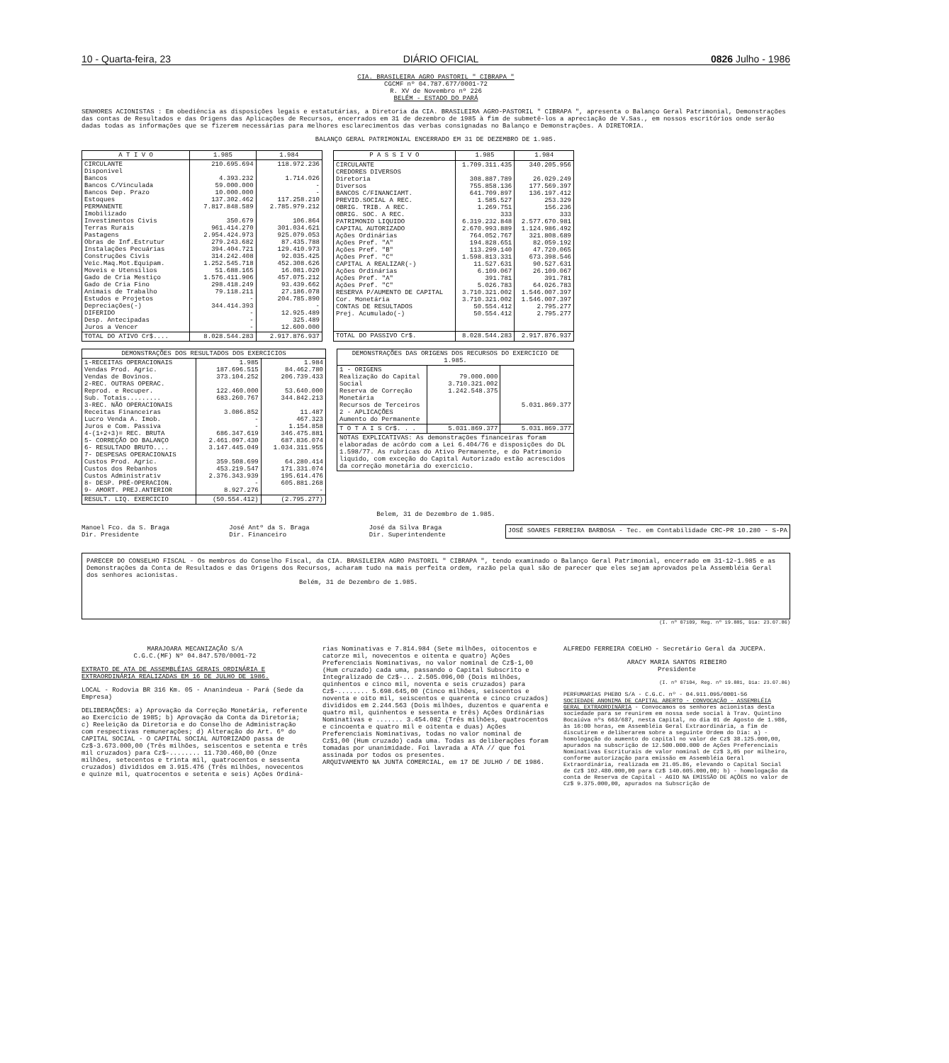10 - Quarta-feira, 23 DIÁRIO OFICIAL 0826 Julho - 1986
CIA. BRASILEIRA AGRO PASTORIL " CIBRAPA "
CGCMF nº 04.787.677/0001-72
R. XV de Novembro nº 226
BELÉM - ESTADO DO PARÁ
SENHORES ACIONISTAS : Em obediência as disposições legais e estatutárias, a Diretoria da CIA. BRASILEIRA AGRO-PASTORIL " CIBRAPA ", apresenta o Balanço Geral Patrimonial, Demonstrações das contas de Resultados e das Origens das Aplicações de Recursos, encerrados em 31 de dezembro de 1985 à fim de submetê-los a apreciação de V.Sas., em nossos escritórios onde serão dadas todas as informações que se fizerem necessárias para melhores esclarecimentos das verbas consignadas no Balanço e Demonstrações. A DIRETORIA.
BALANÇO GERAL PATRIMONIAL ENCERRADO EM 31 DE DEZEMBRO DE 1.985.
| A T I V O | 1.985 | 1.984 |
| --- | --- | --- |
| CIRCULANTE Disponivel Bancos Bancos C/Vinculada Bancos Dep. Prazo Estoques PERMANENTE Imobilizado Investimentos Civis Terras Rurais Pastagens Obras de Inf.Estrutur Instalações Pecuárias Construções Civis Veic.Maq.Mot.Equipam. Moveis e Utensilios Gado de Cria Mestiço Gado de Cria Fino Animais de Trabalho Estudos e Projetos Depreciações(-) DIFERIDO Desp. Antecipadas Juros a Vencer | 210.695.694 4.393.232 59.000.000 10.000.000 137.302.462 7.817.848.589 350.679 961.414.270 2.954.424.973 279.243.682 394.404.721 314.242.408 1.252.545.718 51.688.165 1.576.411.906 298.418.249 79.118.211 - 344.414.393 - - - | 118.972.236 1.714.026 - - 117.258.210 2.785.979.212 106.864 301.034.621 925.079.053 87.435.788 129.410.973 92.035.425 452.308.626 16.081.020 457.075.212 93.439.662 27.186.078 204.785.890 - 12.925.489 325.489 12.600.000 |
| TOTAL DO ATIVO Cr$.... | 8.028.544.283 | 2.917.876.937 |
| P A S S I V O | 1.985 | 1.984 |
| --- | --- | --- |
| CIRCULANTE CREDORES DIVERSOS Diretoria Diversos BANCOS C/FINANCIAMT. PREVID.SOCIAL A REC. OBRIG. TRIB. A REC. OBRIG. SOC. A REC. PATRIMONIO LIQUIDO CAPITAL AUTORIZADO Ações Ordinárias Ações Pref. "A" Ações Pref. "B" Ações Pref. "C" CAPITAL A REALIZAR(-) Ações Ordinárias Ações Pref. "A" Ações Pref. "C" RESERVA P/AUMENTO DE CAPITAL Cor. Monetária CONTAS DE RESULTADOS Prej. Acumulado(-) | 1.709.311.435 308.887.789 755.858.136 641.709.897 1.585.527 1.269.751 333 6.319.232.848 2.670.993.889 764.052.767 194.828.651 113.299.140 1.598.813.331 11.527.631 6.109.067 391.781 5.026.783 3.710.321.002 3.710.321.002 50.554.412 50.554.412 | 340.205.956 26.029.249 177.569.397 136.197.412 253.329 156.236 333 2.577.670.981 1.124.986.492 321.808.689 82.059.192 47.720.065 673.398.546 90.527.631 26.109.067 391.781 64.026.783 1.546.007.397 1.546.007.397 2.795.277 2.795.277 |
| TOTAL DO PASSIVO Cr$. | 8.028.544.283 | 2.917.876.937 |
| DEMONSTRAÇÕES DOS RESULTADOS DOS EXERCICIOS | | |
| --- | --- | --- |
| 1-RECEITAS OPERACIONAIS Vendas Prod. Agric. Vendas de Bovinos. 2-REC. OUTRAS OPERAC. Reprod. e Recuper. Sub. Totais......... 3-REC. NÃO OPERACIONAIS Receitas Financeiras Lucro Venda A. Imob. Juros e Com. Passiva 4-(1+2+3)= REC. BRUTA 5- CORREÇÃO DO BALANÇO 6- RESULTADO BRUTO.... 7- DESPESAS OPERACIONAIS Custos Prod. Agric. Custos dos Rebanhos Custos Administrativ 8- DESP. PRÉ-OPERACION. 9- AMORT. PREJ.ANTERIOR | 1.985 187.696.515 373.104.252 122.460.000 683.260.767 3.086.852 - - 686.347.619 2.461.097.430 3.147.445.049 359.508.699 453.219.547 2.376.343.939 - 8.927.276 | 1.984 84.462.780 206.739.433 53.640.000 344.842.213 11.487 467.323 1.154.858 346.475.881 687.836.074 1.034.311.955 64.280.414 171.331.074 195.614.476 605.881.268 - |
| RESULT. LIQ. EXERCICIO | (50.554.412) | (2.795.277) |
| DEMONSTRAÇÕES DAS ORIGENS DOS RECURSOS DO EXERCICIO DE 1.985. | | |
| --- | --- | --- |
| 1 - ORIGENS Realização do Capital Social Reserva de Correção Monetária Recursos de Terceiros 2 - APLICAÇÕES Aumento do Permanente | 79.000.000 3.710.321.002 1.242.548.375 | 5.031.869.377 |
| T O T A I S Cr$. . . | 5.031.869.377 | 5.031.869.377 |
| NOTAS EXPLICATIVAS: As demonstrações financeiras foram elaboradas de acôrdo com a Lei 6.404/76 e disposições do DL 1.598/77. As rubricas do Ativo Permanente, e do Patrimonio liquido, com exceção do Capital Autorizado estão acrescidos da correção monetária do exercicio. | | |
Belem, 31 de Dezembro de 1.985.
Manoel Fco. da S. Braga
Dir. Presidente José Antº da S. Braga
Dir. Financeiro José da Silva Braga
Dir. Superintendente JOSÉ SOARES FERREIRA BARBOSA - Tec. em Contabilidade CRC-PR 10.280 - S-PA
PARECER DO CONSELHO FISCAL - Os membros do Conselho Fiscal, da CIA. BRASILEIRA AGRO PASTORIL " CIBRAPA ", tendo examinado o Balanço Geral Patrimonial, encerrado em 31-12-1.985 e as Demonstrações da Conta de Resultados e das Origens dos Recursos, acharam tudo na mais perfeita ordem, razão pela qual são de parecer que eles sejam aprovados pela Assembléia Geral dos senhores acionistas.
Belém, 31 de Dezembro de 1.985.
(I. nº 07109, Reg. nº 19.885, Dia: 23.07.86)
MARAJOARA MECANIZAÇÃO S/A
C.G.C.(MF) Nº 04.847.570/0001-72
EXTRATO DE ATA DE ASSEMBLÉIAS GERAIS ORDINÁRIA E EXTRAORDINÁRIA REALIZADAS EM 16 DE JULHO DE 1986.
LOCAL - Rodovia BR 316 Km. 05 - Ananindeua - Pará (Sede da Empresa)
DELIBERAÇÕES: a) Aprovação da Correção Monetária, referente ao Exercício de 1985; b) Aprovação da Conta da Diretoria; c) Reeleição da Diretoria e do Conselho de Administração com respectivas remunerações; d) Alteração do Art. 6º do CAPITAL SOCIAL - O CAPITAL SOCIAL AUTORIZADO passa de Cz$-3.673.000,00 (Três milhões, seiscentos e setenta e três mil cruzados) para Cz$-........ 11.730.460,00 (Onze milhões, setecentos e trinta mil, quatrocentos e sessenta cruzados) divididos em 3.915.476 (Três milhões, novecentos e quinze mil, quatrocentos e setenta e seis) Ações Ordiná-
rias Nominativas e 7.814.984 (Sete milhões, oitocentos e catorze mil, novecentos e oitenta e quatro) Ações Preferenciais Nominativas, no valor nominal de Cz$-1,00 (Hum cruzado) cada uma, passando o Capital Subscrito e Integralizado de Cz$-... 2.505.096,00 (Dois milhões, quinhentos e cinco mil, noventa e seis cruzados) para Cz$-........ 5.698.645,00 (Cinco milhões, seiscentos e noventa e oito mil, seiscentos e quarenta e cinco cruzados) divididos em 2.244.563 (Dois milhões, duzentos e quarenta e quatro mil, quinhentos e sessenta e três) Ações Ordinárias Nominativas e ....... 3.454.082 (Três milhões, quatrocentos e cincoenta e quatro mil e oitenta e duas) Ações Preferenciais Nominativas, todas no valor nominal de Cz$1,00 (Hum cruzado) cada uma. Todas as deliberações foram tomadas por unanimidade. Foi lavrada a ATA // que foi assinada por todos os presentes.
ARQUIVAMENTO NA JUNTA COMERCIAL, em 17 DE JULHO / DE 1986.
ALFREDO FERREIRA COELHO - Secretário Geral da JUCEPA.
ARACY MARIA SANTOS RIBEIRO
Presidente
(I. nº 07104, Reg. nº 19.881, Dia: 23.07.86)
PERFUMARIAS PHEBO S/A - C.G.C. nº - 04.911.095/0001-56
SOCIEDADE ANONIMA DE CAPITAL ABERTO - CONVOCAÇÃO - ASSEMBLÉIA GERAL EXTRAORDINÁRIA - Convocamos os senhores acionistas desta sociedade para se reunirem em nossa sede social à Trav. Quintino Bocaiúva nºs 663/687, nesta Capital, no dia 01 de Agosto de 1.986, às 16:00 horas, em Assembléia Geral Extraordinária, a fim de discutirem e deliberarem sobre a seguinte Ordem do Dia: a) - homologação do aumento do capital no valor de Cz$ 38.125.000,00, apurados na subscrição de 12.500.000.000 de Ações Preferenciais Nominativas Escriturais de valor nominal de Cz$ 3,05 por milheiro, conforme autorização para emissão em Assembléia Geral Extraordinária, realizada em 21.05.86, elevando o Capital Social de Cz$ 102.480.000,00 para Cz$ 140.605.000,00; b) - homologação da conta de Reserva de Capital - AGIO NA EMISSÃO DE AÇÕES no valor de Cz$ 9.375.000,00, apurados na Subscrição de